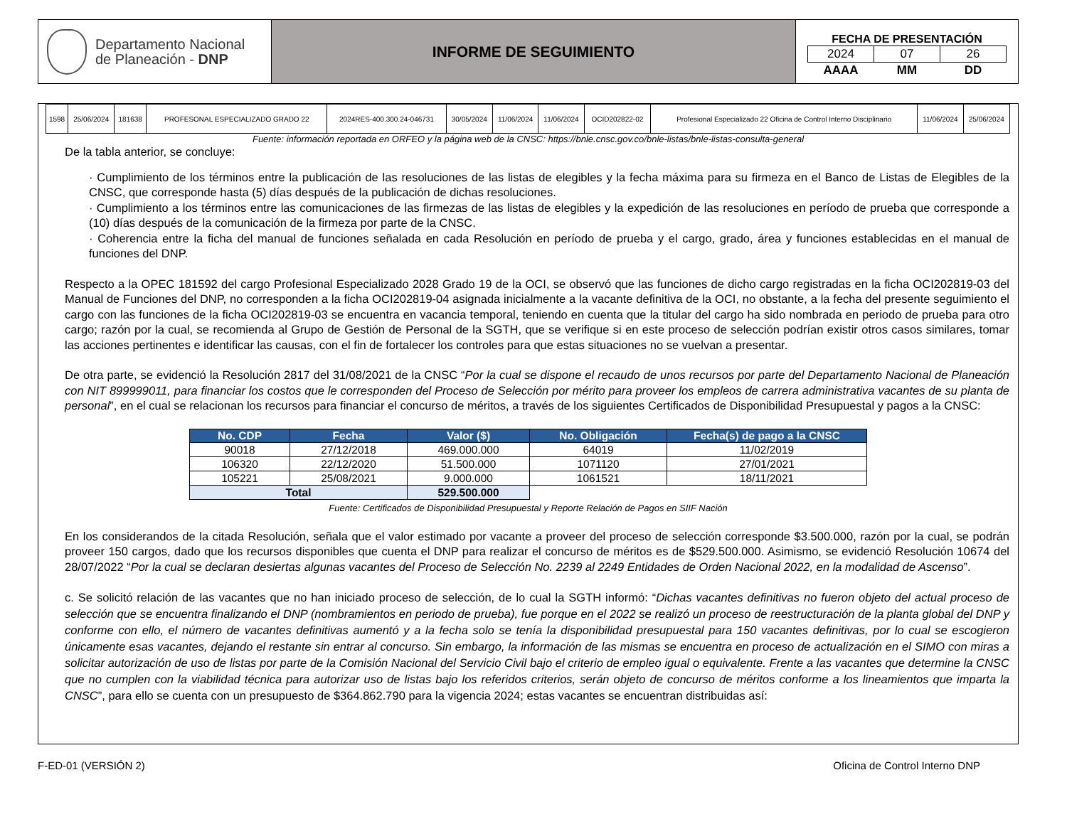Departamento Nacional
de Planeación - DNP
INFORME DE SEGUIMIENTO
FECHA DE PRESENTACIÓN
| 2024 | 07 | 26 |
| AAAA | MM | DD |
| 1598 | 25/06/2024 | 181638 | PROFESONAL ESPECIALIZADO GRADO 22 | 2024RES-400.300.24-046731 | 30/05/2024 | 11/06/2024 | 11/06/2024 | OCID202822-02 | Profesional Especializado 22 Oficina de Control Interno Disciplinario | 11/06/2024 | 25/06/2024 |
Fuente: información reportada en ORFEO y la página web de la CNSC: https://bnle.cnsc.gov.co/bnle-listas/bnle-listas-consulta-general
De la tabla anterior, se concluye:
· Cumplimiento de los términos entre la publicación de las resoluciones de las listas de elegibles y la fecha máxima para su firmeza en el Banco de Listas de Elegibles de la CNSC, que corresponde hasta (5) días después de la publicación de dichas resoluciones.
· Cumplimiento a los términos entre las comunicaciones de las firmezas de las listas de elegibles y la expedición de las resoluciones en período de prueba que corresponde a (10) días después de la comunicación de la firmeza por parte de la CNSC.
· Coherencia entre la ficha del manual de funciones señalada en cada Resolución en período de prueba y el cargo, grado, área y funciones establecidas en el manual de funciones del DNP.
Respecto a la OPEC 181592 del cargo Profesional Especializado 2028 Grado 19 de la OCI, se observó que las funciones de dicho cargo registradas en la ficha OCI202819-03 del Manual de Funciones del DNP, no corresponden a la ficha OCI202819-04 asignada inicialmente a la vacante definitiva de la OCI, no obstante, a la fecha del presente seguimiento el cargo con las funciones de la ficha OCI202819-03 se encuentra en vacancia temporal, teniendo en cuenta que la titular del cargo ha sido nombrada en periodo de prueba para otro cargo; razón por la cual, se recomienda al Grupo de Gestión de Personal de la SGTH, que se verifique si en este proceso de selección podrían existir otros casos similares, tomar las acciones pertinentes e identificar las causas, con el fin de fortalecer los controles para que estas situaciones no se vuelvan a presentar.
De otra parte, se evidenció la Resolución 2817 del 31/08/2021 de la CNSC “Por la cual se dispone el recaudo de unos recursos por parte del Departamento Nacional de Planeación con NIT 899999011, para financiar los costos que le corresponden del Proceso de Selección por mérito para proveer los empleos de carrera administrativa vacantes de su planta de personal”, en el cual se relacionan los recursos para financiar el concurso de méritos, a través de los siguientes Certificados de Disponibilidad Presupuestal y pagos a la CNSC:
| No. CDP | Fecha | Valor ($) | No. Obligación | Fecha(s) de pago a la CNSC |
| --- | --- | --- | --- | --- |
| 90018 | 27/12/2018 | 469.000.000 | 64019 | 11/02/2019 |
| 106320 | 22/12/2020 | 51.500.000 | 1071120 | 27/01/2021 |
| 105221 | 25/08/2021 | 9.000.000 | 1061521 | 18/11/2021 |
| Total | | 529.500.000 | | |
Fuente: Certificados de Disponibilidad Presupuestal y Reporte Relación de Pagos en SIIF Nación
En los considerandos de la citada Resolución, señala que el valor estimado por vacante a proveer del proceso de selección corresponde $3.500.000, razón por la cual, se podrán proveer 150 cargos, dado que los recursos disponibles que cuenta el DNP para realizar el concurso de méritos es de $529.500.000. Asimismo, se evidenció Resolución 10674 del 28/07/2022 “Por la cual se declaran desiertas algunas vacantes del Proceso de Selección No. 2239 al 2249 Entidades de Orden Nacional 2022, en la modalidad de Ascenso”.
c. Se solicitó relación de las vacantes que no han iniciado proceso de selección, de lo cual la SGTH informó: “Dichas vacantes definitivas no fueron objeto del actual proceso de selección que se encuentra finalizando el DNP (nombramientos en periodo de prueba), fue porque en el 2022 se realizó un proceso de reestructuración de la planta global del DNP y conforme con ello, el número de vacantes definitivas aumentó y a la fecha solo se tenía la disponibilidad presupuestal para 150 vacantes definitivas, por lo cual se escogieron únicamente esas vacantes, dejando el restante sin entrar al concurso. Sin embargo, la información de las mismas se encuentra en proceso de actualización en el SIMO con miras a solicitar autorización de uso de listas por parte de la Comisión Nacional del Servicio Civil bajo el criterio de empleo igual o equivalente. Frente a las vacantes que determine la CNSC que no cumplen con la viabilidad técnica para autorizar uso de listas bajo los referidos criterios, serán objeto de concurso de méritos conforme a los lineamientos que imparta la CNSC”, para ello se cuenta con un presupuesto de $364.862.790 para la vigencia 2024; estas vacantes se encuentran distribuidas así:
F-ED-01 (VERSIÓN 2) Oficina de Control Interno DNP